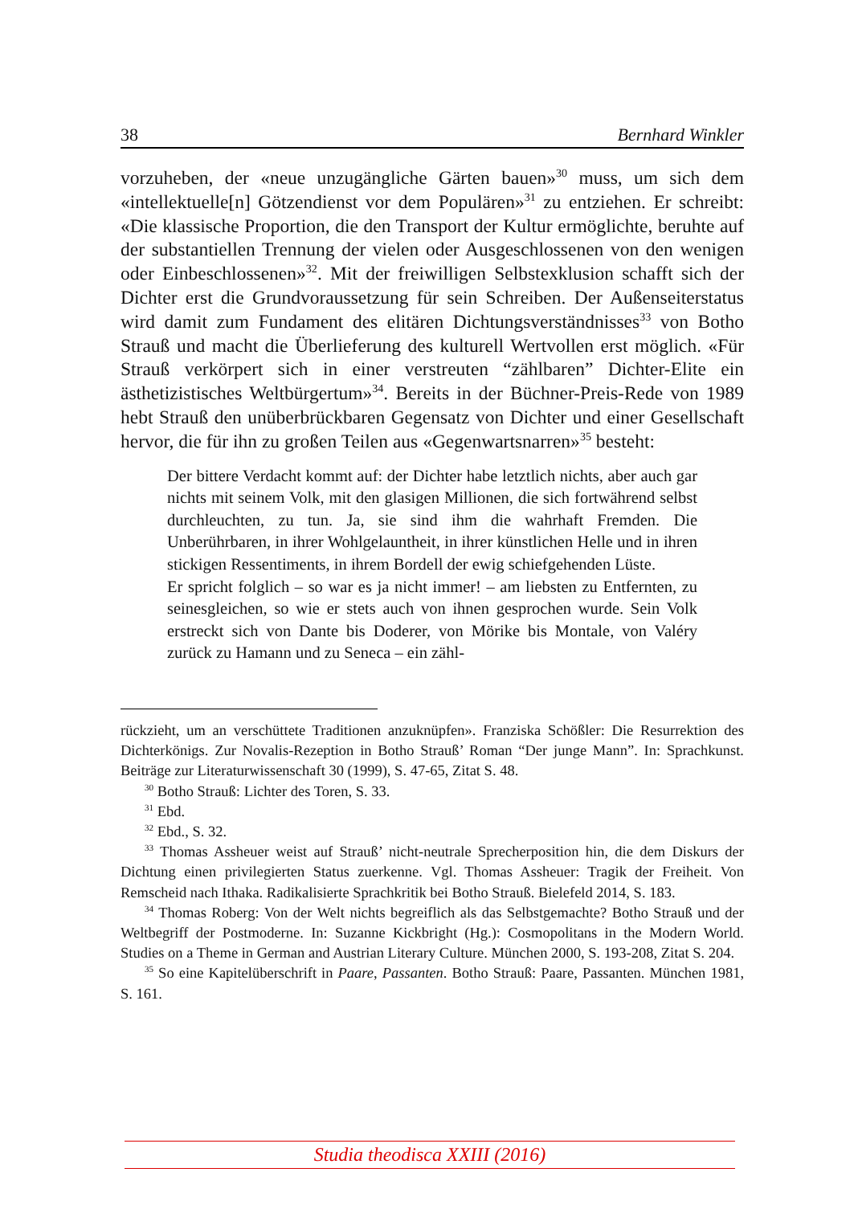38 Bernhard Winkler
vorzuheben, der «neue unzugängliche Gärten bauen»<sup>30</sup> muss, um sich dem «intellektuelle[n] Götzendienst vor dem Populären»<sup>31</sup> zu entziehen. Er schreibt: «Die klassische Proportion, die den Transport der Kultur ermöglichte, beruhte auf der substantiellen Trennung der vielen oder Ausgeschlossenen von den wenigen oder Einbeschlossenen»<sup>32</sup>. Mit der freiwilligen Selbstexklusion schafft sich der Dichter erst die Grundvoraussetzung für sein Schreiben. Der Außenseiterstatus wird damit zum Fundament des elitären Dichtungsverständnisses<sup>33</sup> von Botho Strauß und macht die Überlieferung des kulturell Wertvollen erst möglich. «Für Strauß verkörpert sich in einer verstreuten “zählbaren” Dichter-Elite ein ästhetizistisches Weltbürgertum»<sup>34</sup>. Bereits in der Büchner-Preis-Rede von 1989 hebt Strauß den unüberbrückbaren Gegensatz von Dichter und einer Gesellschaft hervor, die für ihn zu großen Teilen aus «Gegenwartsnarren»<sup>35</sup> besteht:
Der bittere Verdacht kommt auf: der Dichter habe letztlich nichts, aber auch gar nichts mit seinem Volk, mit den glasigen Millionen, die sich fortwährend selbst durchleuchten, zu tun. Ja, sie sind ihm die wahrhaft Fremden. Die Unberührbaren, in ihrer Wohlgelauntheit, in ihrer künstlichen Helle und in ihren stickigen Ressentiments, in ihrem Bordell der ewig schiefgehenden Lüste.
Er spricht folglich – so war es ja nicht immer! – am liebsten zu Entfernten, zu seinesgleichen, so wie er stets auch von ihnen gesprochen wurde. Sein Volk erstreckt sich von Dante bis Doderer, von Mörike bis Montale, von Valéry zurück zu Hamann und zu Seneca – ein zähl-
rückzieht, um an verschüttete Traditionen anzuknüpfen». Franziska Schößler: Die Resurrektion des Dichterkönigs. Zur Novalis-Rezeption in Botho Strauß’ Roman “Der junge Mann”. In: Sprachkunst. Beiträge zur Literaturwissenschaft 30 (1999), S. 47-65, Zitat S. 48.
<sup>30</sup> Botho Strauß: Lichter des Toren, S. 33.
<sup>31</sup> Ebd.
<sup>32</sup> Ebd., S. 32.
<sup>33</sup> Thomas Assheuer weist auf Strauß’ nicht-neutrale Sprecherposition hin, die dem Diskurs der Dichtung einen privilegierten Status zuerkenne. Vgl. Thomas Assheuer: Tragik der Freiheit. Von Remscheid nach Ithaka. Radikalisierte Sprachkritik bei Botho Strauß. Bielefeld 2014, S. 183.
<sup>34</sup> Thomas Roberg: Von der Welt nichts begreiflich als das Selbstgemachte? Botho Strauß und der Weltbegriff der Postmoderne. In: Suzanne Kickbright (Hg.): Cosmopolitans in the Modern World. Studies on a Theme in German and Austrian Literary Culture. München 2000, S. 193-208, Zitat S. 204.
<sup>35</sup> So eine Kapitelüberschrift in Paare, Passanten. Botho Strauß: Paare, Passanten. München 1981, S. 161.
Studia theodisca XXIII (2016)